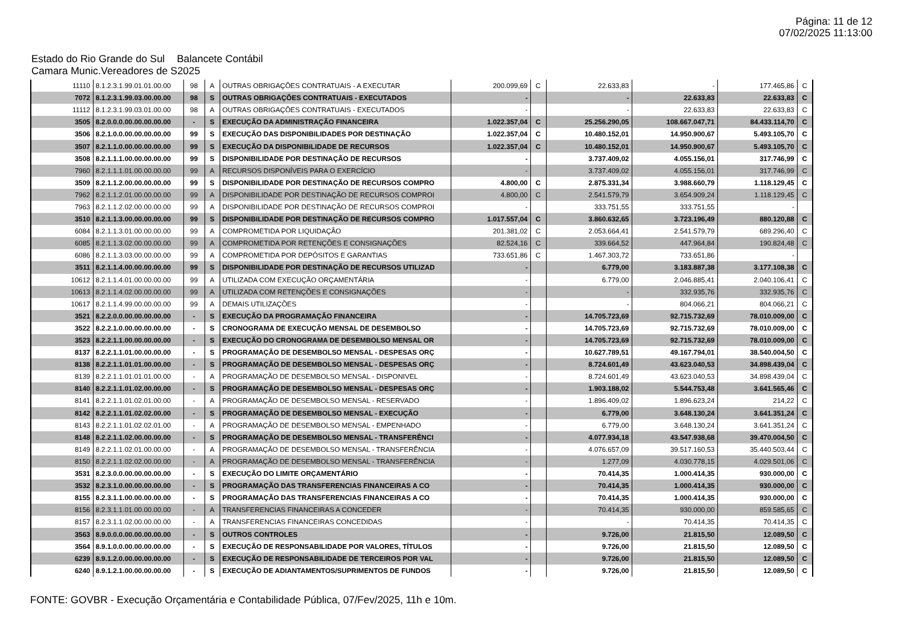Página: 11 de 12
07/02/2025 11:13:00
Estado do Rio Grande do Sul Balancete Contábil
Camara Munic.Vereadores de S2025
| 11110 | 8.1.2.3.1.99.01.01.00.00 | 98 | A | OUTRAS OBRIGAÇÕES CONTRATUAIS - A EXECUTAR | 200.099,69 | C | 22.633,83 | - | 177.465,86 | C |
| 7072 | 8.1.2.3.1.99.03.00.00.00 | 98 | S | OUTRAS OBRIGAÇÕES CONTRATUAIS - EXECUTADOS | - | | - | 22.633,83 | 22.633,83 | C |
| 11112 | 8.1.2.3.1.99.03.01.00.00 | 98 | A | OUTRAS OBRIGAÇÕES CONTRATUAIS - EXECUTADOS | - | | - | 22.633,83 | 22.633,83 | C |
| 3505 | 8.2.0.0.0.00.00.00.00.00 | - | S | EXECUÇÃO DA ADMINISTRAÇÃO FINANCEIRA | 1.022.357,04 | C | 25.256.290,05 | 108.667.047,71 | 84.433.114,70 | C |
| 3506 | 8.2.1.0.0.00.00.00.00.00 | 99 | S | EXECUÇÃO DAS DISPONIBILIDADES POR DESTINAÇÃO | 1.022.357,04 | C | 10.480.152,01 | 14.950.900,67 | 5.493.105,70 | C |
| 3507 | 8.2.1.1.0.00.00.00.00.00 | 99 | S | EXECUÇÃO DA DISPONIBILIDADE DE RECURSOS | 1.022.357,04 | C | 10.480.152,01 | 14.950.900,67 | 5.493.105,70 | C |
| 3508 | 8.2.1.1.1.00.00.00.00.00 | 99 | S | DISPONIBILIDADE POR DESTINAÇÃO DE RECURSOS | - | | 3.737.409,02 | 4.055.156,01 | 317.746,99 | C |
| 7960 | 8.2.1.1.1.01.00.00.00.00 | 99 | A | RECURSOS DISPONÍVEIS PARA O EXERCÍCIO | - | | 3.737.409,02 | 4.055.156,01 | 317.746,99 | C |
| 3509 | 8.2.1.1.2.00.00.00.00.00 | 99 | S | DISPONIBILIDADE POR DESTINAÇÃO DE RECURSOS COMPRO | 4.800,00 | C | 2.875.331,34 | 3.988.660,79 | 1.118.129,45 | C |
| 7962 | 8.2.1.1.2.01.00.00.00.00 | 99 | A | DISPONIBILIDADE POR DESTINAÇÃO DE RECURSOS COMPROI | 4.800,00 | C | 2.541.579,79 | 3.654.909,24 | 1.118.129,45 | C |
| 7963 | 8.2.1.1.2.02.00.00.00.00 | 99 | A | DISPONIBILIDADE POR DESTINAÇÃO DE RECURSOS COMPROI | - | | 333.751,55 | 333.751,55 | - | |
| 3510 | 8.2.1.1.3.00.00.00.00.00 | 99 | S | DISPONIBILIDADE POR DESTINAÇÃO DE RECURSOS COMPRO | 1.017.557,04 | C | 3.860.632,65 | 3.723.196,49 | 880.120,88 | C |
| 6084 | 8.2.1.1.3.01.00.00.00.00 | 99 | A | COMPROMETIDA POR LIQUIDAÇÃO | 201.381,02 | C | 2.053.664,41 | 2.541.579,79 | 689.296,40 | C |
| 6085 | 8.2.1.1.3.02.00.00.00.00 | 99 | A | COMPROMETIDA POR RETENÇÕES E CONSIGNAÇÕES | 82.524,16 | C | 339.664,52 | 447.964,84 | 190.824,48 | C |
| 6086 | 8.2.1.1.3.03.00.00.00.00 | 99 | A | COMPROMETIDA POR DEPÓSITOS E GARANTIAS | 733.651,86 | C | 1.467.303,72 | 733.651,86 | - | |
| 3511 | 8.2.1.1.4.00.00.00.00.00 | 99 | S | DISPONIBILIDADE POR DESTINAÇÃO DE RECURSOS UTILIZAD | - | | 6.779,00 | 3.183.887,38 | 3.177.108,38 | C |
| 10612 | 8.2.1.1.4.01.00.00.00.00 | 99 | A | UTILIZADA COM EXECUÇÃO ORÇAMENTÁRIA | - | | 6.779,00 | 2.046.885,41 | 2.040.106,41 | C |
| 10613 | 8.2.1.1.4.02.00.00.00.00 | 99 | A | UTILIZADA COM RETENÇÕES E CONSIGNAÇÕES | - | | - | 332.935,76 | 332.935,76 | C |
| 10617 | 8.2.1.1.4.99.00.00.00.00 | 99 | A | DEMAIS UTILIZAÇÕES | - | | - | 804.066,21 | 804.066,21 | C |
| 3521 | 8.2.2.0.0.00.00.00.00.00 | - | S | EXECUÇÃO DA PROGRAMAÇÃO FINANCEIRA | - | | 14.705.723,69 | 92.715.732,69 | 78.010.009,00 | C |
| 3522 | 8.2.2.1.0.00.00.00.00.00 | - | S | CRONOGRAMA DE EXECUÇÃO MENSAL DE DESEMBOLSO | - | | 14.705.723,69 | 92.715.732,69 | 78.010.009,00 | C |
| 3523 | 8.2.2.1.1.00.00.00.00.00 | - | S | EXECUÇÃO DO CRONOGRAMA DE DESEMBOLSO MENSAL OR | - | | 14.705.723,69 | 92.715.732,69 | 78.010.009,00 | C |
| 8137 | 8.2.2.1.1.01.00.00.00.00 | - | S | PROGRAMAÇÃO DE DESEMBOLSO MENSAL - DESPESAS ORÇ | - | | 10.627.789,51 | 49.167.794,01 | 38.540.004,50 | C |
| 8138 | 8.2.2.1.1.01.01.00.00.00 | - | S | PROGRAMAÇÃO DE DESEMBOLSO MENSAL - DESPESAS ORÇ | - | | 8.724.601,49 | 43.623.040,53 | 34.898.439,04 | C |
| 8139 | 8.2.2.1.1.01.01.01.00.00 | - | A | PROGRAMAÇÃO DE DESEMBOLSO MENSAL - DISPONIVEL | - | | 8.724.601,49 | 43.623.040,53 | 34.898.439,04 | C |
| 8140 | 8.2.2.1.1.01.02.00.00.00 | - | S | PROGRAMAÇÃO DE DESEMBOLSO MENSAL - DESPESAS ORÇ | - | | 1.903.188,02 | 5.544.753,48 | 3.641.565,46 | C |
| 8141 | 8.2.2.1.1.01.02.01.00.00 | - | A | PROGRAMAÇÃO DE DESEMBOLSO MENSAL - RESERVADO | - | | 1.896.409,02 | 1.896.623,24 | 214,22 | C |
| 8142 | 8.2.2.1.1.01.02.02.00.00 | - | S | PROGRAMAÇÃO DE DESEMBOLSO MENSAL - EXECUÇÃO | - | | 6.779,00 | 3.648.130,24 | 3.641.351,24 | C |
| 8143 | 8.2.2.1.1.01.02.02.01.00 | - | A | PROGRAMAÇÃO DE DESEMBOLSO MENSAL - EMPENHADO | - | | 6.779,00 | 3.648.130,24 | 3.641.351,24 | C |
| 8148 | 8.2.2.1.1.02.00.00.00.00 | - | S | PROGRAMAÇÃO DE DESEMBOLSO MENSAL - TRANSFERÊNCI | - | | 4.077.934,18 | 43.547.938,68 | 39.470.004,50 | C |
| 8149 | 8.2.2.1.1.02.01.00.00.00 | - | A | PROGRAMAÇÃO DE DESEMBOLSO MENSAL - TRANSFERÊNCIA | - | | 4.076.657,09 | 39.517.160,53 | 35.440.503,44 | C |
| 8150 | 8.2.2.1.1.02.02.00.00.00 | - | A | PROGRAMAÇÃO DE DESEMBOLSO MENSAL - TRANSFERÊNCIA | - | | 1.277,09 | 4.030.778,15 | 4.029.501,06 | C |
| 3531 | 8.2.3.0.0.00.00.00.00.00 | - | S | EXECUÇÃO DO LIMITE ORÇAMENTÁRIO | - | | 70.414,35 | 1.000.414,35 | 930.000,00 | C |
| 3532 | 8.2.3.1.0.00.00.00.00.00 | - | S | PROGRAMAÇÃO DAS TRANSFERENCIAS FINANCEIRAS A CO | - | | 70.414,35 | 1.000.414,35 | 930.000,00 | C |
| 8155 | 8.2.3.1.1.00.00.00.00.00 | - | S | PROGRAMAÇÃO DAS TRANSFERENCIAS FINANCEIRAS A CO | - | | 70.414,35 | 1.000.414,35 | 930.000,00 | C |
| 8156 | 8.2.3.1.1.01.00.00.00.00 | - | A | TRANSFERENCIAS FINANCEIRAS A CONCEDER | - | | 70.414,35 | 930.000,00 | 859.585,65 | C |
| 8157 | 8.2.3.1.1.02.00.00.00.00 | - | A | TRANSFERENCIAS FINANCEIRAS CONCEDIDAS | - | | - | 70.414,35 | 70.414,35 | C |
| 3563 | 8.9.0.0.0.00.00.00.00.00 | - | S | OUTROS CONTROLES | - | | 9.726,00 | 21.815,50 | 12.089,50 | C |
| 3564 | 8.9.1.0.0.00.00.00.00.00 | - | S | EXECUÇÃO DE RESPONSABILIDADE POR VALORES, TÍTULOS | - | | 9.726,00 | 21.815,50 | 12.089,50 | C |
| 6239 | 8.9.1.2.0.00.00.00.00.00 | - | S | EXECUÇÃO DE RESPONSABILIDADE DE TERCEIROS POR VAL | - | | 9.726,00 | 21.815,50 | 12.089,50 | C |
| 6240 | 8.9.1.2.1.00.00.00.00.00 | - | S | EXECUÇÃO DE ADIANTAMENTOS/SUPRIMENTOS DE FUNDOS | - | | 9.726,00 | 21.815,50 | 12.089,50 | C |
FONTE: GOVBR - Execução Orçamentária e Contabilidade Pública, 07/Fev/2025, 11h e 10m.